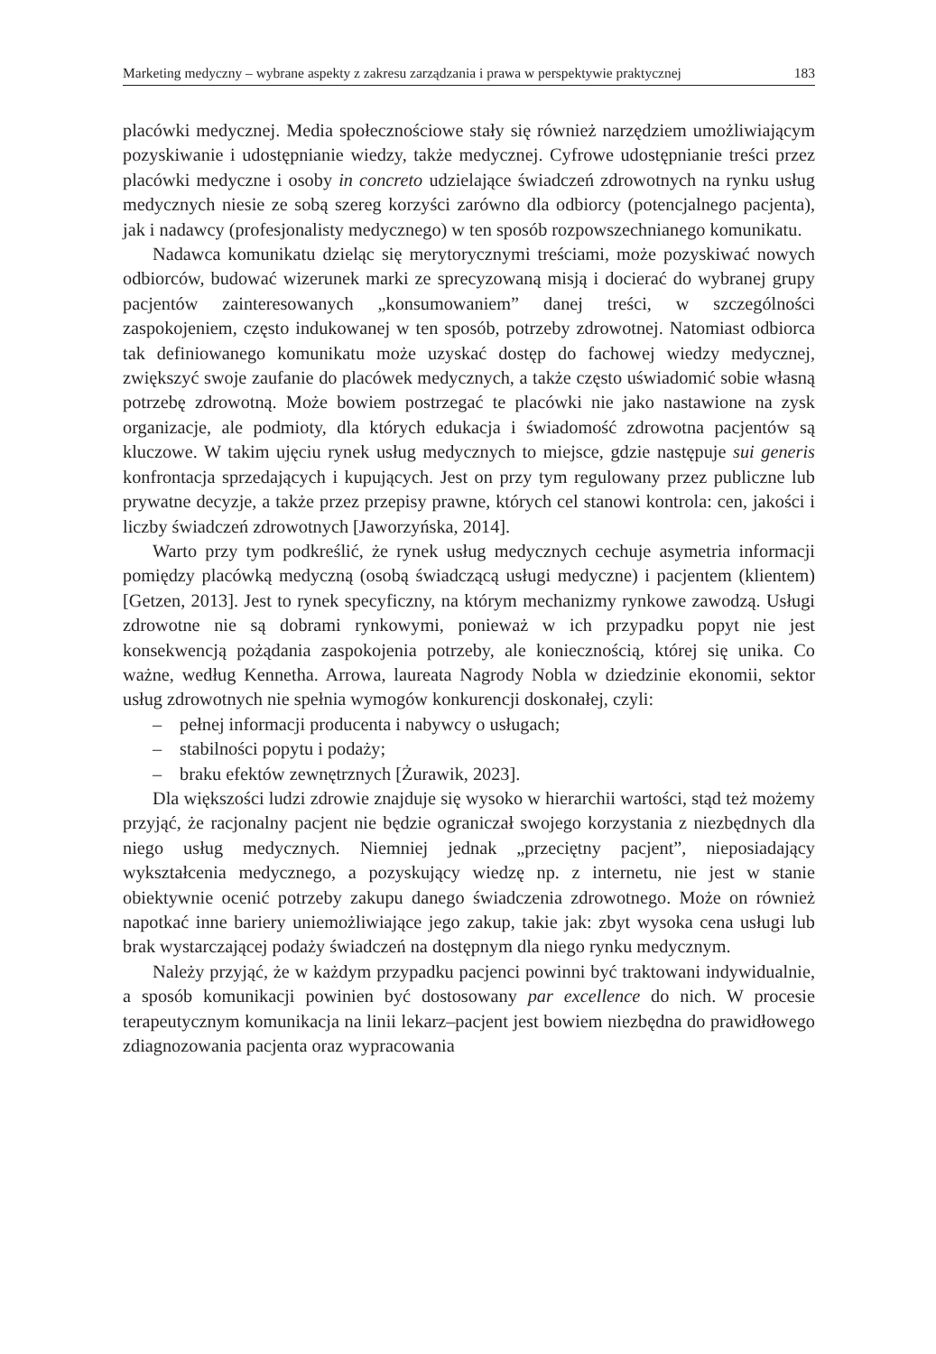Marketing medyczny – wybrane aspekty z zakresu zarządzania i prawa w perspektywie praktycznej 183
placówki medycznej. Media społecznościowe stały się również narzędziem umożliwiającym pozyskiwanie i udostępnianie wiedzy, także medycznej. Cyfrowe udostępnianie treści przez placówki medyczne i osoby in concreto udzielające świadczeń zdrowotnych na rynku usług medycznych niesie ze sobą szereg korzyści zarówno dla odbiorcy (potencjalnego pacjenta), jak i nadawcy (profesjonalisty medycznego) w ten sposób rozpowszechnianego komunikatu.
Nadawca komunikatu dzieląc się merytorycznymi treściami, może pozyskiwać nowych odbiorców, budować wizerunek marki ze sprecyzowaną misją i docierać do wybranej grupy pacjentów zainteresowanych „konsumowaniem” danej treści, w szczególności zaspokojeniem, często indukowanej w ten sposób, potrzeby zdrowotnej. Natomiast odbiorca tak definiowanego komunikatu może uzyskać dostęp do fachowej wiedzy medycznej, zwiększyć swoje zaufanie do placówek medycznych, a także często uświadomić sobie własną potrzebę zdrowotną. Może bowiem postrzegać te placówki nie jako nastawione na zysk organizacje, ale podmioty, dla których edukacja i świadomość zdrowotna pacjentów są kluczowe. W takim ujęciu rynek usług medycznych to miejsce, gdzie następuje sui generis konfrontacja sprzedających i kupujących. Jest on przy tym regulowany przez publiczne lub prywatne decyzje, a także przez przepisy prawne, których cel stanowi kontrola: cen, jakości i liczby świadczeń zdrowotnych [Jaworzyńska, 2014].
Warto przy tym podkreślić, że rynek usług medycznych cechuje asymetria informacji pomiędzy placówką medyczną (osobą świadczącą usługi medyczne) i pacjentem (klientem) [Getzen, 2013]. Jest to rynek specyficzny, na którym mechanizmy rynkowe zawodzą. Usługi zdrowotne nie są dobrami rynkowymi, ponieważ w ich przypadku popyt nie jest konsekwencją pożądania zaspokojenia potrzeby, ale koniecznością, której się unika. Co ważne, według Kennetha. Arrowa, laureata Nagrody Nobla w dziedzinie ekonomii, sektor usług zdrowotnych nie spełnia wymogów konkurencji doskonałej, czyli:
– pełnej informacji producenta i nabywcy o usługach;
– stabilności popytu i podaży;
– braku efektów zewnętrznych [Żurawik, 2023].
Dla większości ludzi zdrowie znajduje się wysoko w hierarchii wartości, stąd też możemy przyjąć, że racjonalny pacjent nie będzie ograniczał swojego korzystania z niezbędnych dla niego usług medycznych. Niemniej jednak „przeciętny pacjent”, nieposiadający wykształcenia medycznego, a pozyskujący wiedzę np. z internetu, nie jest w stanie obiektywnie ocenić potrzeby zakupu danego świadczenia zdrowotnego. Może on również napotkać inne bariery uniemożliwiające jego zakup, takie jak: zbyt wysoka cena usługi lub brak wystarczającej podaży świadczeń na dostępnym dla niego rynku medycznym.
Należy przyjąć, że w każdym przypadku pacjenci powinni być traktowani indywidualnie, a sposób komunikacji powinien być dostosowany par excellence do nich. W procesie terapeutycznym komunikacja na linii lekarz–pacjent jest bowiem niezbędna do prawidłowego zdiagnozowania pacjenta oraz wypracowania